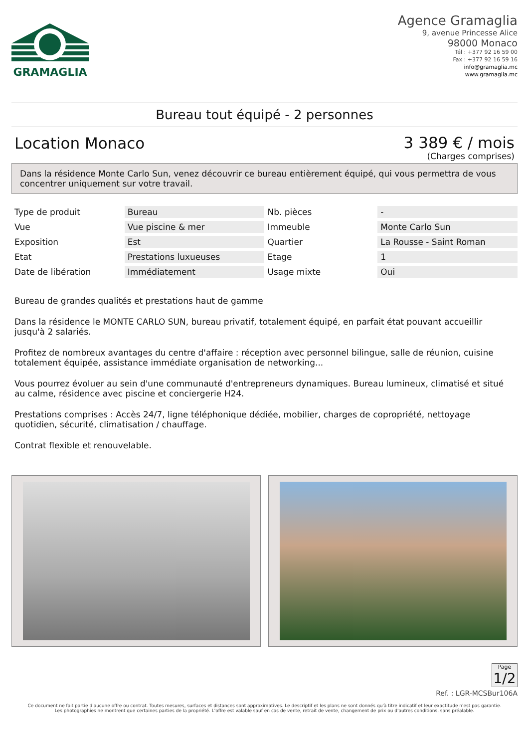GRAMAGLIA
Agence Gramaglia
9, avenue Princesse Alice
98000 Monaco
Tél : +377 92 16 59 00
Fax : +377 92 16 59 16
info@gramaglia.mc
www.gramaglia.mc
Bureau tout équipé - 2 personnes
Location Monaco
3 389 € / mois
(Charges comprises)
Dans la résidence Monte Carlo Sun, venez découvrir ce bureau entièrement équipé, qui vous permettra de vous concentrer uniquement sur votre travail.
| Type de produit | Bureau | Nb. pièces | - |
| Vue | Vue piscine & mer | Immeuble | Monte Carlo Sun |
| Exposition | Est | Quartier | La Rousse - Saint Roman |
| Etat | Prestations luxueuses | Etage | 1 |
| Date de libération | Immédiatement | Usage mixte | Oui |
Bureau de grandes qualités et prestations haut de gamme
Dans la résidence le MONTE CARLO SUN, bureau privatif, totalement équipé, en parfait état pouvant accueillir jusqu'à 2 salariés.
Profitez de nombreux avantages du centre d'affaire : réception avec personnel bilingue, salle de réunion, cuisine totalement équipée, assistance immédiate organisation de networking...
Vous pourrez évoluer au sein d'une communauté d'entrepreneurs dynamiques. Bureau lumineux, climatisé et situé au calme, résidence avec piscine et conciergerie H24.
Prestations comprises : Accès 24/7, ligne téléphonique dédiée, mobilier, charges de copropriété, nettoyage quotidien, sécurité, climatisation / chauffage.
Contrat flexible et renouvelable.
Page
1/2
Ref. : LGR-MCSBur106A
Ce document ne fait partie d'aucune offre ou contrat. Toutes mesures, surfaces et distances sont approximatives. Le descriptif et les plans ne sont donnés qu'à titre indicatif et leur exactitude n'est pas garantie. Les photographies ne montrent que certaines parties de la propriété. L'offre est valable sauf en cas de vente, retrait de vente, changement de prix ou d'autres conditions, sans préalable.